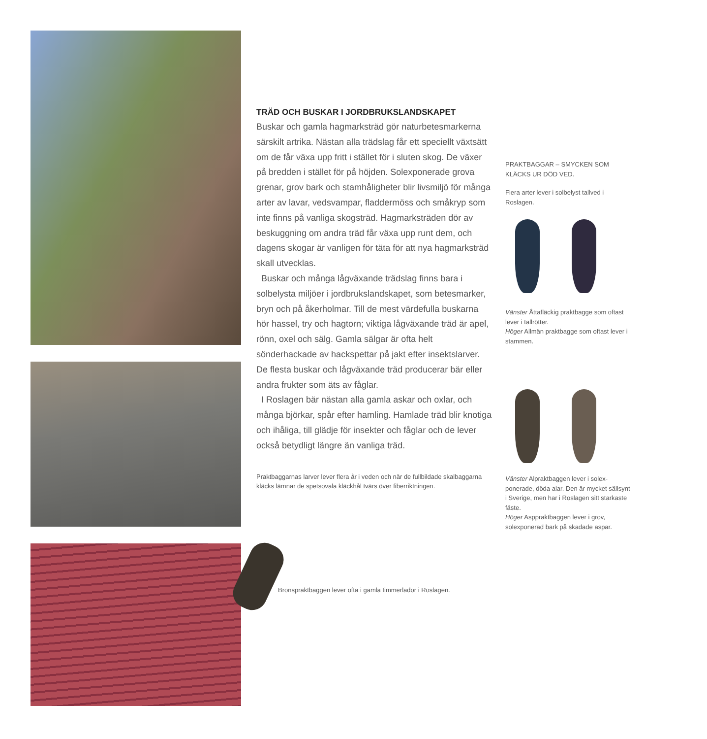TRÄD OCH BUSKAR I JORDBRUKSLANDSKAPET
Buskar och gamla hagmarksträd gör naturbetes­markerna särskilt artrika. Nästan alla trädslag får ett speciellt växtsätt om de får växa upp fritt i stället för i sluten skog. De växer på bredden i stället för på höjden. Solexponerade grova grenar, grov bark och stamhåligheter blir livsmiljö för många arter av lavar, vedsvampar, fladdermöss och småkryp som inte finns på vanliga skogsträd. Hagmarksträden dör av beskugg­ning om andra träd får växa upp runt dem, och dagens skogar är vanligen för täta för att nya hagmarksträd skall utvecklas.
Buskar och många lågväxande trädslag finns bara i solbelysta miljöer i jordbrukslandskapet, som betes­marker, bryn och på åkerholmar. Till de mest värde­fulla buskarna hör hassel, try och hagtorn; viktiga lågväxande träd är apel, rönn, oxel och sälg. Gamla sälgar är ofta helt sönderhackade av hackspettar på jakt efter insektslarver. De flesta buskar och låg­växande träd producerar bär eller andra frukter som äts av fåglar.
I Roslagen bär nästan alla gamla askar och oxlar, och många björkar, spår efter hamling. Hamlade träd blir knotiga och ihåliga, till glädje för insekter och fåglar och de lever också betydligt längre än vanliga träd.
Praktbaggarnas larver lever flera år i veden och när de fullbildade skalbaggarna kläcks lämnar de spetsovala kläckhål tvärs över fiber­riktningen.
Bronspraktbaggen lever ofta i gamla timmerlador i Roslagen.
PRAKTBAGGAR – SMYCKEN SOM KLÄCKS UR DÖD VED.
Flera arter lever i solbelyst tallved i Roslagen.
Vänster Åttafläckig praktbagge som oftast lever i tallrötter.
Höger Allmän praktbagge som oftast lever i stammen.
Vänster Alpraktbaggen lever i solex­ponerade, döda alar. Den är mycket sällsynt i Sverige, men har i Roslagen sitt starkaste fäste.
Höger Asppraktbaggen lever i grov, solexponerad bark på skadade aspar.